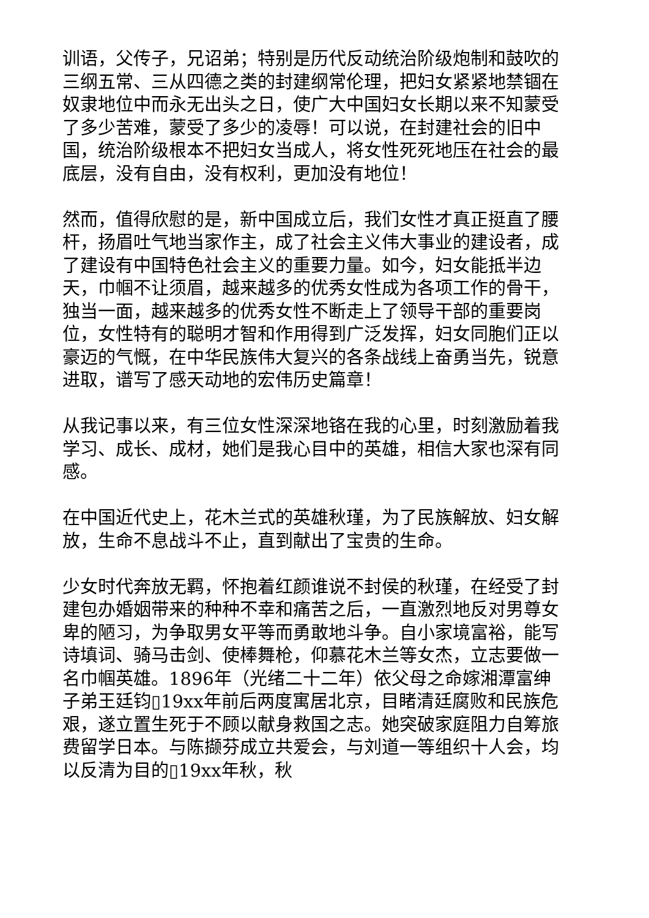训语，父传子，兄诏弟；特别是历代反动统治阶级炮制和鼓吹的三纲五常、三从四德之类的封建纲常伦理，把妇女紧紧地禁锢在奴隶地位中而永无出头之日，使广大中国妇女长期以来不知蒙受了多少苦难，蒙受了多少的凌辱！可以说，在封建社会的旧中国，统治阶级根本不把妇女当成人，将女性死死地压在社会的最底层，没有自由，没有权利，更加没有地位！
然而，值得欣慰的是，新中国成立后，我们女性才真正挺直了腰杆，扬眉吐气地当家作主，成了社会主义伟大事业的建设者，成了建设有中国特色社会主义的重要力量。如今，妇女能抵半边天，巾帼不让须眉，越来越多的优秀女性成为各项工作的骨干，独当一面，越来越多的优秀女性不断走上了领导干部的重要岗位，女性特有的聪明才智和作用得到广泛发挥，妇女同胞们正以豪迈的气慨，在中华民族伟大复兴的各条战线上奋勇当先，锐意进取，谱写了感天动地的宏伟历史篇章！
从我记事以来，有三位女性深深地铬在我的心里，时刻激励着我学习、成长、成材，她们是我心目中的英雄，相信大家也深有同感。
在中国近代史上，花木兰式的英雄秋瑾，为了民族解放、妇女解放，生命不息战斗不止，直到献出了宝贵的生命。
少女时代奔放无羁，怀抱着红颜谁说不封侯的秋瑾，在经受了封建包办婚姻带来的种种不幸和痛苦之后，一直激烈地反对男尊女卑的陋习，为争取男女平等而勇敢地斗争。自小家境富裕，能写诗填词、骑马击剑、使棒舞枪，仰慕花木兰等女杰，立志要做一名巾帼英雄。1896年（光绪二十二年）依父母之命嫁湘潭富绅子弟王廷钧▯19xx年前后两度寓居北京，目睹清廷腐败和民族危艰，遂立置生死于不顾以献身救国之志。她突破家庭阻力自筹旅费留学日本。与陈撷芬成立共爱会，与刘道一等组织十人会，均以反清为目的▯19xx年秋，秋